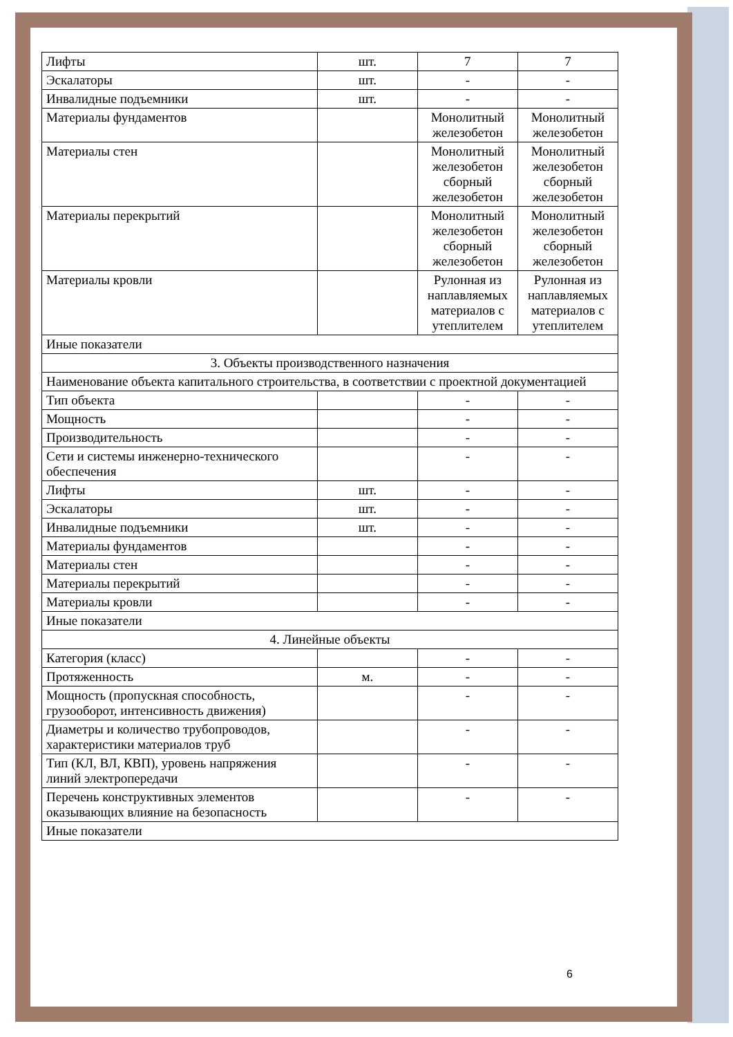| Лифты | шт. | 7 | 7 |
| Эскалаторы | шт. | - | - |
| Инвалидные подъемники | шт. | - | - |
| Материалы фундаментов | | Монолитный железобетон | Монолитный железобетон |
| Материалы стен | | Монолитный железобетон сборный железобетон | Монолитный железобетон сборный железобетон |
| Материалы перекрытий | | Монолитный железобетон сборный железобетон | Монолитный железобетон сборный железобетон |
| Материалы кровли | | Рулонная из наплавляемых материалов с утеплителем | Рулонная из наплавляемых материалов с утеплителем |
| Иные показатели | | | |
| 3. Объекты производственного назначения | | | |
| Наименование объекта капитального строительства, в соответствии с проектной документацией | | | |
| Тип объекта | | - | - |
| Мощность | | - | - |
| Производительность | | - | - |
| Сети и системы инженерно-технического обеспечения | | - | - |
| Лифты | шт. | - | - |
| Эскалаторы | шт. | - | - |
| Инвалидные подъемники | шт. | - | - |
| Материалы фундаментов | | - | - |
| Материалы стен | | - | - |
| Материалы перекрытий | | - | - |
| Материалы кровли | | - | - |
| Иные показатели | | | |
| 4. Линейные объекты | | | |
| Категория (класс) | | - | - |
| Протяженность | м. | - | - |
| Мощность (пропускная способность, грузооборот, интенсивность движения) | | - | - |
| Диаметры и количество трубопроводов, характеристики материалов труб | | - | - |
| Тип (КЛ, ВЛ, КВП), уровень напряжения линий электропередачи | | - | - |
| Перечень конструктивных элементов оказывающих влияние на безопасность | | - | - |
| Иные показатели | | | |
6